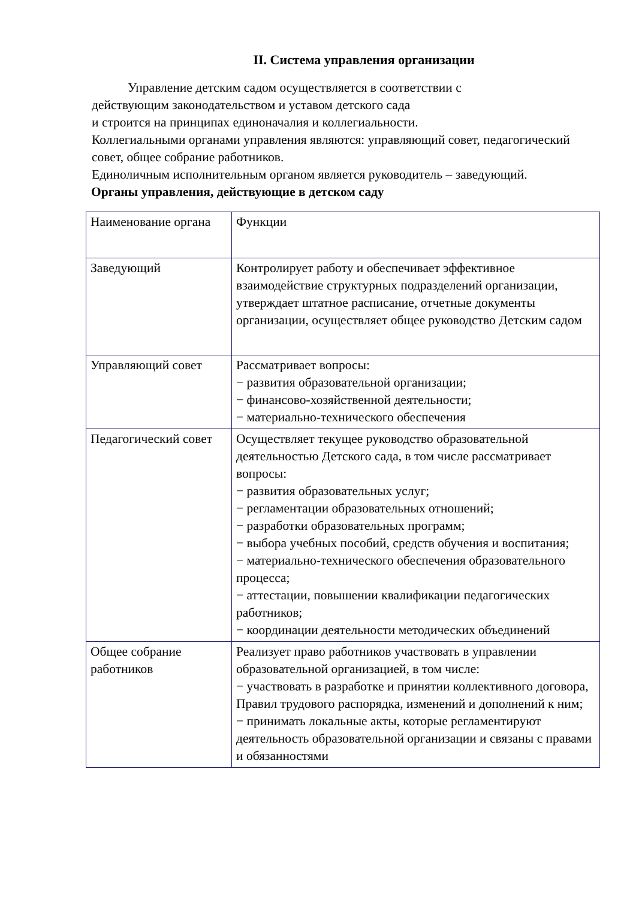II. Система управления организации
Управление детским садом осуществляется в соответствии с
действующим законодательством и уставом детского сада
и строится на принципах единоначалия и коллегиальности.
Коллегиальными органами управления являются: управляющий совет, педагогический совет, общее собрание работников.
Единоличным исполнительным органом является руководитель – заведующий.
Органы управления, действующие в детском саду
| Наименование органа | Функции |
| Заведующий | Контролирует работу и обеспечивает эффективное взаимодействие структурных подразделений организации, утверждает штатное расписание, отчетные документы организации, осуществляет общее руководство Детским садом |
| Управляющий совет | Рассматривает вопросы: − развития образовательной организации; − финансово-хозяйственной деятельности; − материально-технического обеспечения |
| Педагогический совет | Осуществляет текущее руководство образовательной деятельностью Детского сада, в том числе рассматривает вопросы: − развития образовательных услуг; − регламентации образовательных отношений; − разработки образовательных программ; − выбора учебных пособий, средств обучения и воспитания; − материально-технического обеспечения образовательного процесса; − аттестации, повышении квалификации педагогических работников; − координации деятельности методических объединений |
| Общее собрание работников | Реализует право работников участвовать в управлении образовательной организацией, в том числе: − участвовать в разработке и принятии коллективного договора, Правил трудового распорядка, изменений и дополнений к ним; − принимать локальные акты, которые регламентируют деятельность образовательной организации и связаны с правами и обязанностями |